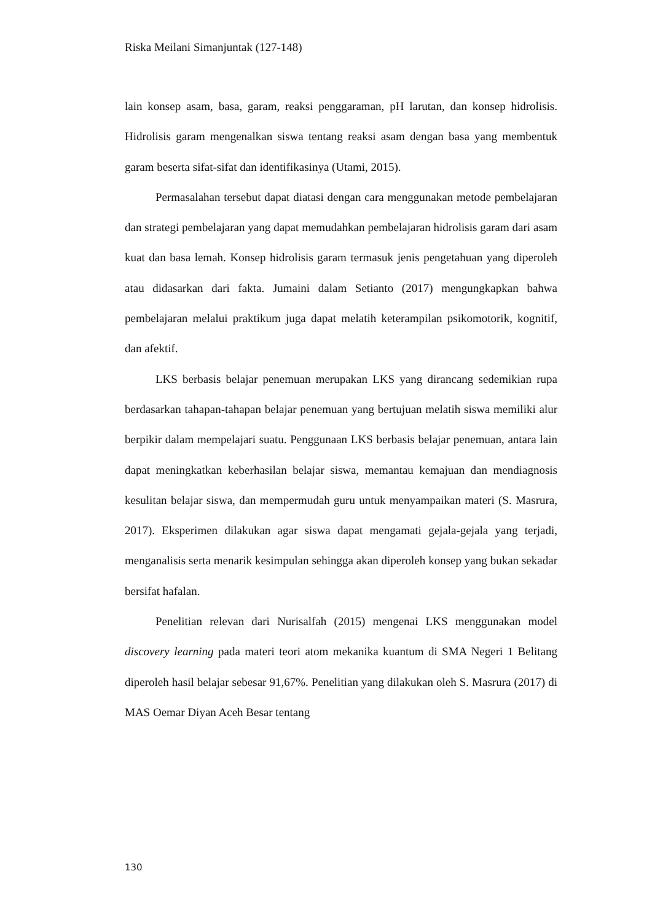Riska Meilani Simanjuntak (127-148)
lain konsep asam, basa, garam, reaksi penggaraman, pH larutan, dan konsep hidrolisis. Hidrolisis garam mengenalkan siswa tentang reaksi asam dengan basa yang membentuk garam beserta sifat-sifat dan identifikasinya (Utami, 2015).
Permasalahan tersebut dapat diatasi dengan cara menggunakan metode pembelajaran dan strategi pembelajaran yang dapat memudahkan pembelajaran hidrolisis garam dari asam kuat dan basa lemah. Konsep hidrolisis garam termasuk jenis pengetahuan yang diperoleh atau didasarkan dari fakta. Jumaini dalam Setianto (2017) mengungkapkan bahwa pembelajaran melalui praktikum juga dapat melatih keterampilan psikomotorik, kognitif, dan afektif.
LKS berbasis belajar penemuan merupakan LKS yang dirancang sedemikian rupa berdasarkan tahapan-tahapan belajar penemuan yang bertujuan melatih siswa memiliki alur berpikir dalam mempelajari suatu. Penggunaan LKS berbasis belajar penemuan, antara lain dapat meningkatkan keberhasilan belajar siswa, memantau kemajuan dan mendiagnosis kesulitan belajar siswa, dan mempermudah guru untuk menyampaikan materi (S. Masrura, 2017). Eksperimen dilakukan agar siswa dapat mengamati gejala-gejala yang terjadi, menganalisis serta menarik kesimpulan sehingga akan diperoleh konsep yang bukan sekadar bersifat hafalan.
Penelitian relevan dari Nurisalfah (2015) mengenai LKS menggunakan model discovery learning pada materi teori atom mekanika kuantum di SMA Negeri 1 Belitang diperoleh hasil belajar sebesar 91,67%. Penelitian yang dilakukan oleh S. Masrura (2017) di MAS Oemar Diyan Aceh Besar tentang
130